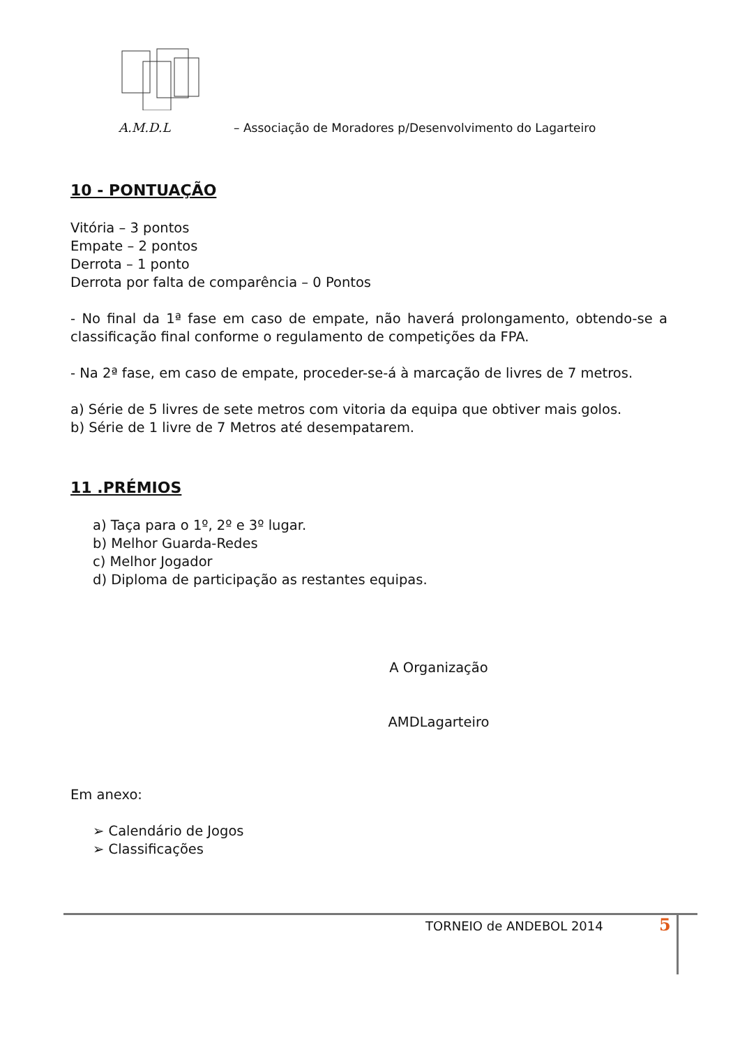A.M.D.L – Associação de Moradores p/Desenvolvimento do Lagarteiro
10 - PONTUAÇÃO
Vitória – 3 pontos
Empate – 2 pontos
Derrota – 1 ponto
Derrota por falta de comparência – 0 Pontos
- No final da 1ª fase em caso de empate, não haverá prolongamento, obtendo-se a classificação final conforme o regulamento de competições da FPA.
- Na 2ª fase, em caso de empate, proceder-se-á à marcação de livres de 7 metros.
a) Série de 5 livres de sete metros com vitoria da equipa que obtiver mais golos.
b) Série de 1 livre de 7 Metros até desempatarem.
11 .PRÉMIOS
a) Taça para o 1º, 2º e 3º lugar.
b) Melhor Guarda-Redes
c) Melhor Jogador
d) Diploma de participação as restantes equipas.
A Organização
AMDLagarteiro
Em anexo:
➢ Calendário de Jogos
➢ Classificações
TORNEIO de ANDEBOL 2014 5